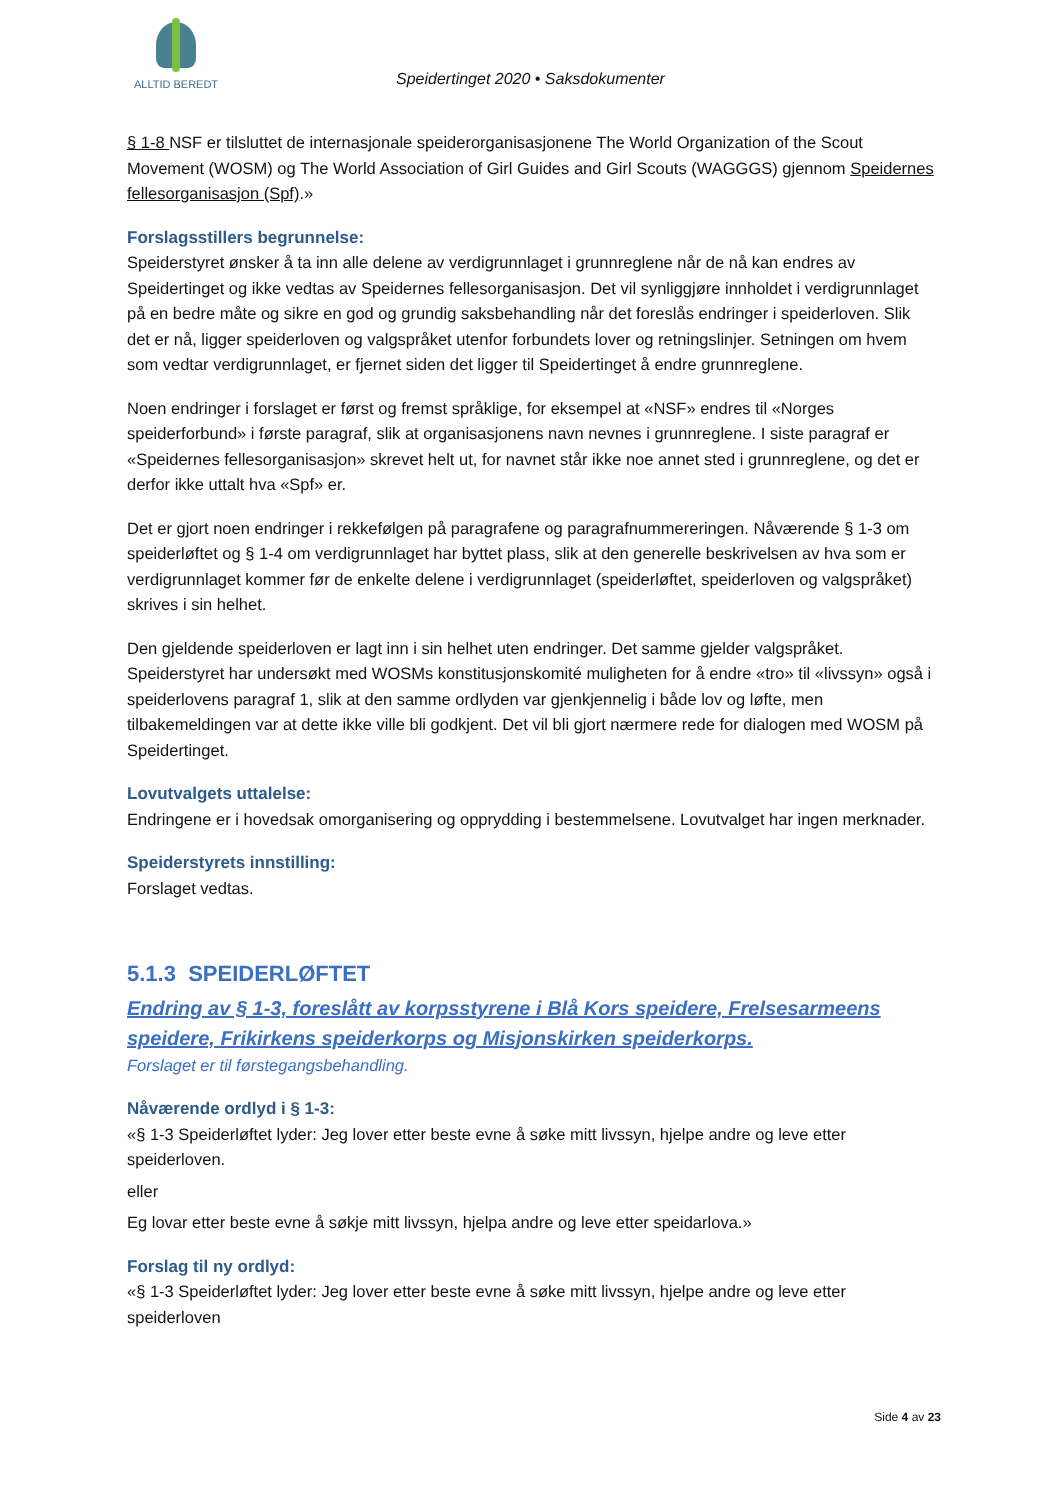ALLTID BEREDT
Speidertinget 2020 • Saksdokumenter
§ 1-8 NSF er tilsluttet de internasjonale speiderorganisasjonene The World Organization of the Scout Movement (WOSM) og The World Association of Girl Guides and Girl Scouts (WAGGGS) gjennom Speidernes fellesorganisasjon (Spf).»
Forslagsstillers begrunnelse:
Speiderstyret ønsker å ta inn alle delene av verdigrunnlaget i grunnreglene når de nå kan endres av Speidertinget og ikke vedtas av Speidernes fellesorganisasjon. Det vil synliggjøre innholdet i verdigrunnlaget på en bedre måte og sikre en god og grundig saksbehandling når det foreslås endringer i speiderloven. Slik det er nå, ligger speiderloven og valgspråket utenfor forbundets lover og retningslinjer. Setningen om hvem som vedtar verdigrunnlaget, er fjernet siden det ligger til Speidertinget å endre grunnreglene.
Noen endringer i forslaget er først og fremst språklige, for eksempel at «NSF» endres til «Norges speiderforbund» i første paragraf, slik at organisasjonens navn nevnes i grunnreglene. I siste paragraf er «Speidernes fellesorganisasjon» skrevet helt ut, for navnet står ikke noe annet sted i grunnreglene, og det er derfor ikke uttalt hva «Spf» er.
Det er gjort noen endringer i rekkefølgen på paragrafene og paragrafnummereringen. Nåværende § 1-3 om speiderløftet og § 1-4 om verdigrunnlaget har byttet plass, slik at den generelle beskrivelsen av hva som er verdigrunnlaget kommer før de enkelte delene i verdigrunnlaget (speiderløftet, speiderloven og valgspråket) skrives i sin helhet.
Den gjeldende speiderloven er lagt inn i sin helhet uten endringer. Det samme gjelder valgspråket. Speiderstyret har undersøkt med WOSMs konstitusjonskomité muligheten for å endre «tro» til «livssyn» også i speiderlovens paragraf 1, slik at den samme ordlyden var gjenkjennelig i både lov og løfte, men tilbakemeldingen var at dette ikke ville bli godkjent. Det vil bli gjort nærmere rede for dialogen med WOSM på Speidertinget.
Lovutvalgets uttalelse:
Endringene er i hovedsak omorganisering og opprydding i bestemmelsene. Lovutvalget har ingen merknader.
Speiderstyrets innstilling:
Forslaget vedtas.
5.1.3 SPEIDERLØFTET
Endring av § 1-3, foreslått av korpsstyrene i Blå Kors speidere, Frelsesarmeens speidere, Frikirkens speiderkorps og Misjonskirken speiderkorps.
Forslaget er til førstegangsbehandling.
Nåværende ordlyd i § 1-3:
«§ 1-3 Speiderløftet lyder: Jeg lover etter beste evne å søke mitt livssyn, hjelpe andre og leve etter speiderloven.
eller
Eg lovar etter beste evne å søkje mitt livssyn, hjelpa andre og leve etter speidarlova.»
Forslag til ny ordlyd:
«§ 1-3 Speiderløftet lyder: Jeg lover etter beste evne å søke mitt livssyn, hjelpe andre og leve etter speiderloven
Side 4 av 23